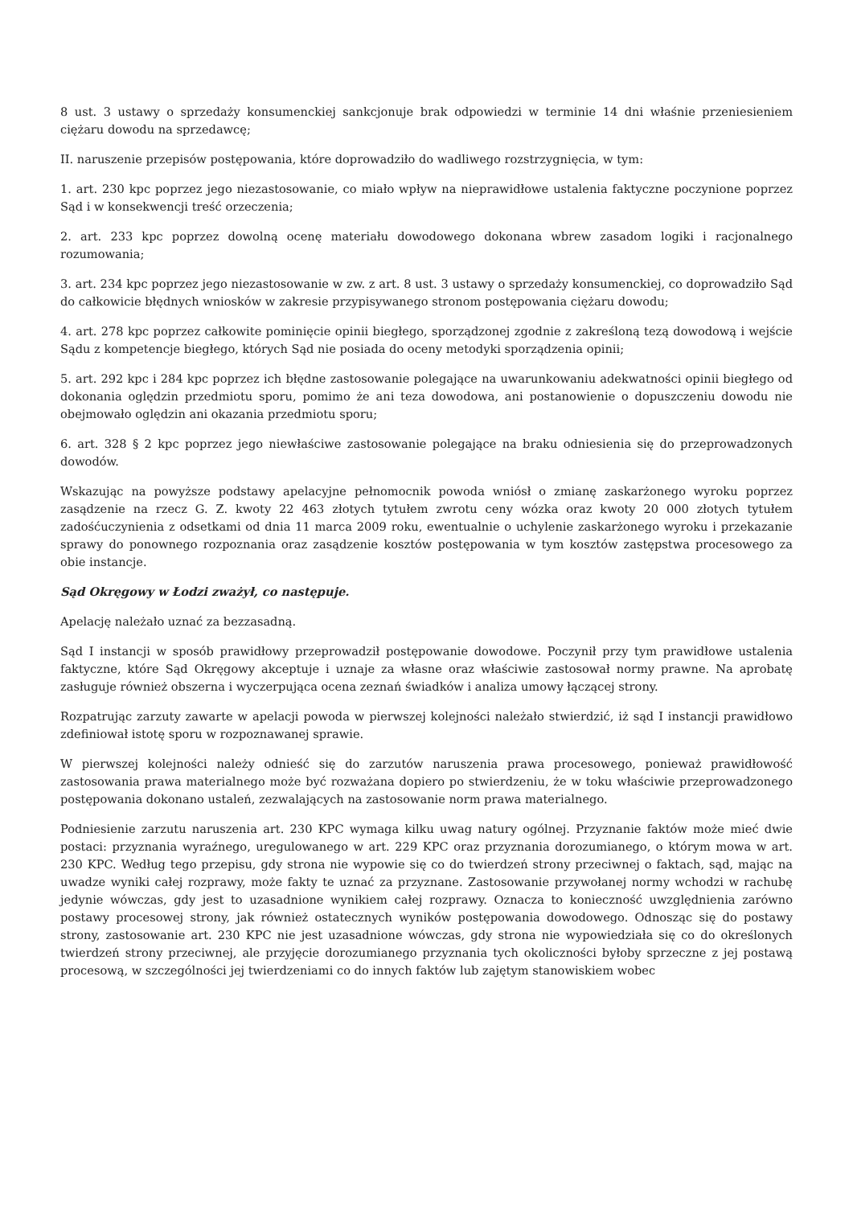8 ust. 3 ustawy o sprzedaży konsumenckiej sankcjonuje brak odpowiedzi w terminie 14 dni właśnie przeniesieniem ciężaru dowodu na sprzedawcę;
II. naruszenie przepisów postępowania, które doprowadziło do wadliwego rozstrzygnięcia, w tym:
1. art. 230 kpc poprzez jego niezastosowanie, co miało wpływ na nieprawidłowe ustalenia faktyczne poczynione poprzez Sąd i w konsekwencji treść orzeczenia;
2. art. 233 kpc poprzez dowolną ocenę materiału dowodowego dokonana wbrew zasadom logiki i racjonalnego rozumowania;
3. art. 234 kpc poprzez jego niezastosowanie w zw. z art. 8 ust. 3 ustawy o sprzedaży konsumenckiej, co doprowadziło Sąd do całkowicie błędnych wniosków w zakresie przypisywanego stronom postępowania ciężaru dowodu;
4. art. 278 kpc poprzez całkowite pominięcie opinii biegłego, sporządzonej zgodnie z zakreśloną tezą dowodową i wejście Sądu z kompetencje biegłego, których Sąd nie posiada do oceny metodyki sporządzenia opinii;
5. art. 292 kpc i 284 kpc poprzez ich błędne zastosowanie polegające na uwarunkowaniu adekwatności opinii biegłego od dokonania oględzin przedmiotu sporu, pomimo że ani teza dowodowa, ani postanowienie o dopuszczeniu dowodu nie obejmowało oględzin ani okazania przedmiotu sporu;
6. art. 328 § 2 kpc poprzez jego niewłaściwe zastosowanie polegające na braku odniesienia się do przeprowadzonych dowodów.
Wskazując na powyższe podstawy apelacyjne pełnomocnik powoda wniósł o zmianę zaskarżonego wyroku poprzez zasądzenie na rzecz G. Z. kwoty 22 463 złotych tytułem zwrotu ceny wózka oraz kwoty 20 000 złotych tytułem zadośćuczynienia z odsetkami od dnia 11 marca 2009 roku, ewentualnie o uchylenie zaskarżonego wyroku i przekazanie sprawy do ponownego rozpoznania oraz zasądzenie kosztów postępowania w tym kosztów zastępstwa procesowego za obie instancje.
Sąd Okręgowy w Łodzi zważył, co następuje.
Apelację należało uznać za bezzasadną.
Sąd I instancji w sposób prawidłowy przeprowadził postępowanie dowodowe. Poczynił przy tym prawidłowe ustalenia faktyczne, które Sąd Okręgowy akceptuje i uznaje za własne oraz właściwie zastosował normy prawne. Na aprobatę zasługuje również obszerna i wyczerpująca ocena zeznań świadków i analiza umowy łączącej strony.
Rozpatrując zarzuty zawarte w apelacji powoda w pierwszej kolejności należało stwierdzić, iż sąd I instancji prawidłowo zdefiniował istotę sporu w rozpoznawanej sprawie.
W pierwszej kolejności należy odnieść się do zarzutów naruszenia prawa procesowego, ponieważ prawidłowość zastosowania prawa materialnego może być rozważana dopiero po stwierdzeniu, że w toku właściwie przeprowadzonego postępowania dokonano ustaleń, zezwalających na zastosowanie norm prawa materialnego.
Podniesienie zarzutu naruszenia art. 230 KPC wymaga kilku uwag natury ogólnej. Przyznanie faktów może mieć dwie postaci: przyznania wyraźnego, uregulowanego w art. 229 KPC oraz przyznania dorozumianego, o którym mowa w art. 230 KPC. Według tego przepisu, gdy strona nie wypowie się co do twierdzeń strony przeciwnej o faktach, sąd, mając na uwadze wyniki całej rozprawy, może fakty te uznać za przyznane. Zastosowanie przywołanej normy wchodzi w rachubę jedynie wówczas, gdy jest to uzasadnione wynikiem całej rozprawy. Oznacza to konieczność uwzględnienia zarówno postawy procesowej strony, jak również ostatecznych wyników postępowania dowodowego. Odnosząc się do postawy strony, zastosowanie art. 230 KPC nie jest uzasadnione wówczas, gdy strona nie wypowiedziała się co do określonych twierdzeń strony przeciwnej, ale przyjęcie dorozumianego przyznania tych okoliczności byłoby sprzeczne z jej postawą procesową, w szczególności jej twierdzeniami co do innych faktów lub zajętym stanowiskiem wobec